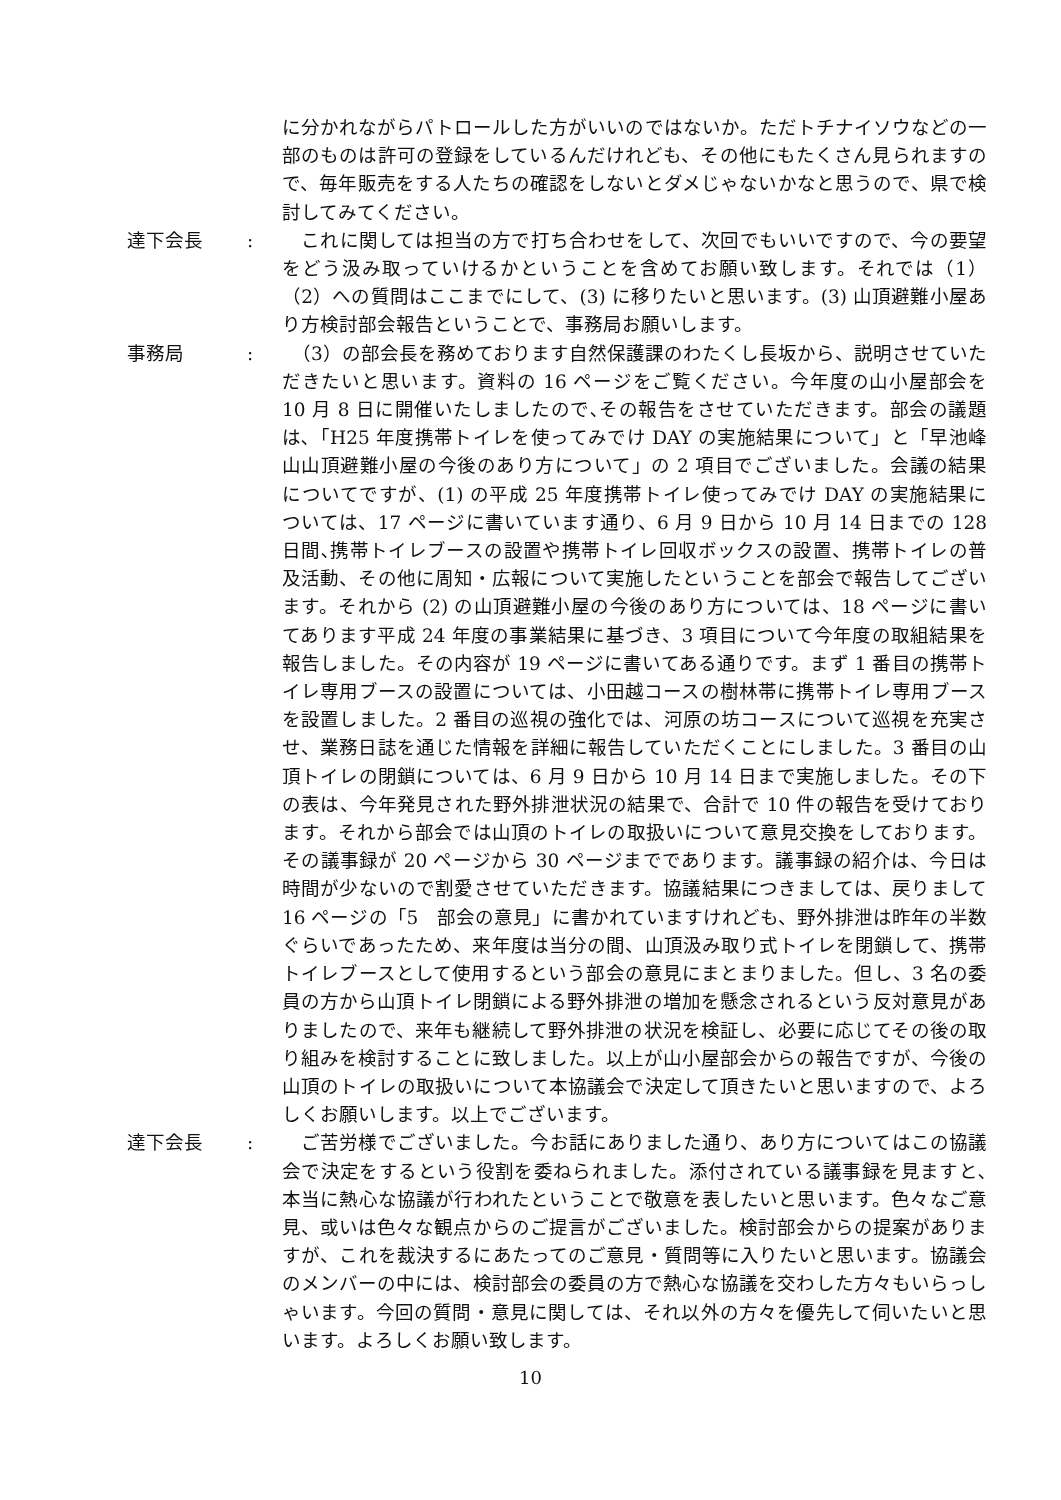に分かれながらパトロールした方がいいのではないか。ただトチナイソウなどの一部のものは許可の登録をしているんだけれども、その他にもたくさん見られますので、毎年販売をする人たちの確認をしないとダメじゃないかなと思うので、県で検討してみてください。
達下会長 : 　これに関しては担当の方で打ち合わせをして、次回でもいいですので、今の要望をどう汲み取っていけるかということを含めてお願い致します。それでは（1）（2）への質問はここまでにして、(3) に移りたいと思います。(3) 山頂避難小屋あり方検討部会報告ということで、事務局お願いします。
事務局 : 　（3）の部会長を務めております自然保護課のわたくし長坂から、説明させていただきたいと思います。資料の 16 ページをご覧ください。今年度の山小屋部会を 10 月 8 日に開催いたしましたので､その報告をさせていただきます。部会の議題は､「H25 年度携帯トイレを使ってみでけ DAY の実施結果について」と「早池峰山山頂避難小屋の今後のあり方について」の 2 項目でございました。会議の結果についてですが、(1) の平成 25 年度携帯トイレ使ってみでけ DAY の実施結果については、17 ページに書いています通り、6 月 9 日から 10 月 14 日までの 128 日間､携帯トイレブースの設置や携帯トイレ回収ボックスの設置、携帯トイレの普及活動、その他に周知・広報について実施したということを部会で報告してございます。それから (2) の山頂避難小屋の今後のあり方については、18 ページに書いてあります平成 24 年度の事業結果に基づき、3 項目について今年度の取組結果を報告しました。その内容が 19 ページに書いてある通りです。まず 1 番目の携帯トイレ専用ブースの設置については、小田越コースの樹林帯に携帯トイレ専用ブースを設置しました。2 番目の巡視の強化では、河原の坊コースについて巡視を充実させ、業務日誌を通じた情報を詳細に報告していただくことにしました。3 番目の山頂トイレの閉鎖については、6 月 9 日から 10 月 14 日まで実施しました。その下の表は、今年発見された野外排泄状況の結果で、合計で 10 件の報告を受けております。それから部会では山頂のトイレの取扱いについて意見交換をしております。その議事録が 20 ページから 30 ページまでであります。議事録の紹介は、今日は時間が少ないので割愛させていただきます。協議結果につきましては、戻りまして 16 ページの「5　部会の意見」に書かれていますけれども、野外排泄は昨年の半数ぐらいであったため、来年度は当分の間、山頂汲み取り式トイレを閉鎖して、携帯トイレブースとして使用するという部会の意見にまとまりました。但し、3 名の委員の方から山頂トイレ閉鎖による野外排泄の増加を懸念されるという反対意見がありましたので、来年も継続して野外排泄の状況を検証し、必要に応じてその後の取り組みを検討することに致しました。以上が山小屋部会からの報告ですが、今後の山頂のトイレの取扱いについて本協議会で決定して頂きたいと思いますので、よろしくお願いします。以上でございます。
達下会長 : 　ご苦労様でございました。今お話にありました通り、あり方についてはこの協議会で決定をするという役割を委ねられました。添付されている議事録を見ますと､本当に熱心な協議が行われたということで敬意を表したいと思います。色々なご意見、或いは色々な観点からのご提言がございました。検討部会からの提案がありますが、これを裁決するにあたってのご意見・質問等に入りたいと思います。協議会のメンバーの中には、検討部会の委員の方で熱心な協議を交わした方々もいらっしゃいます。今回の質問・意見に関しては、それ以外の方々を優先して伺いたいと思います。よろしくお願い致します。
10